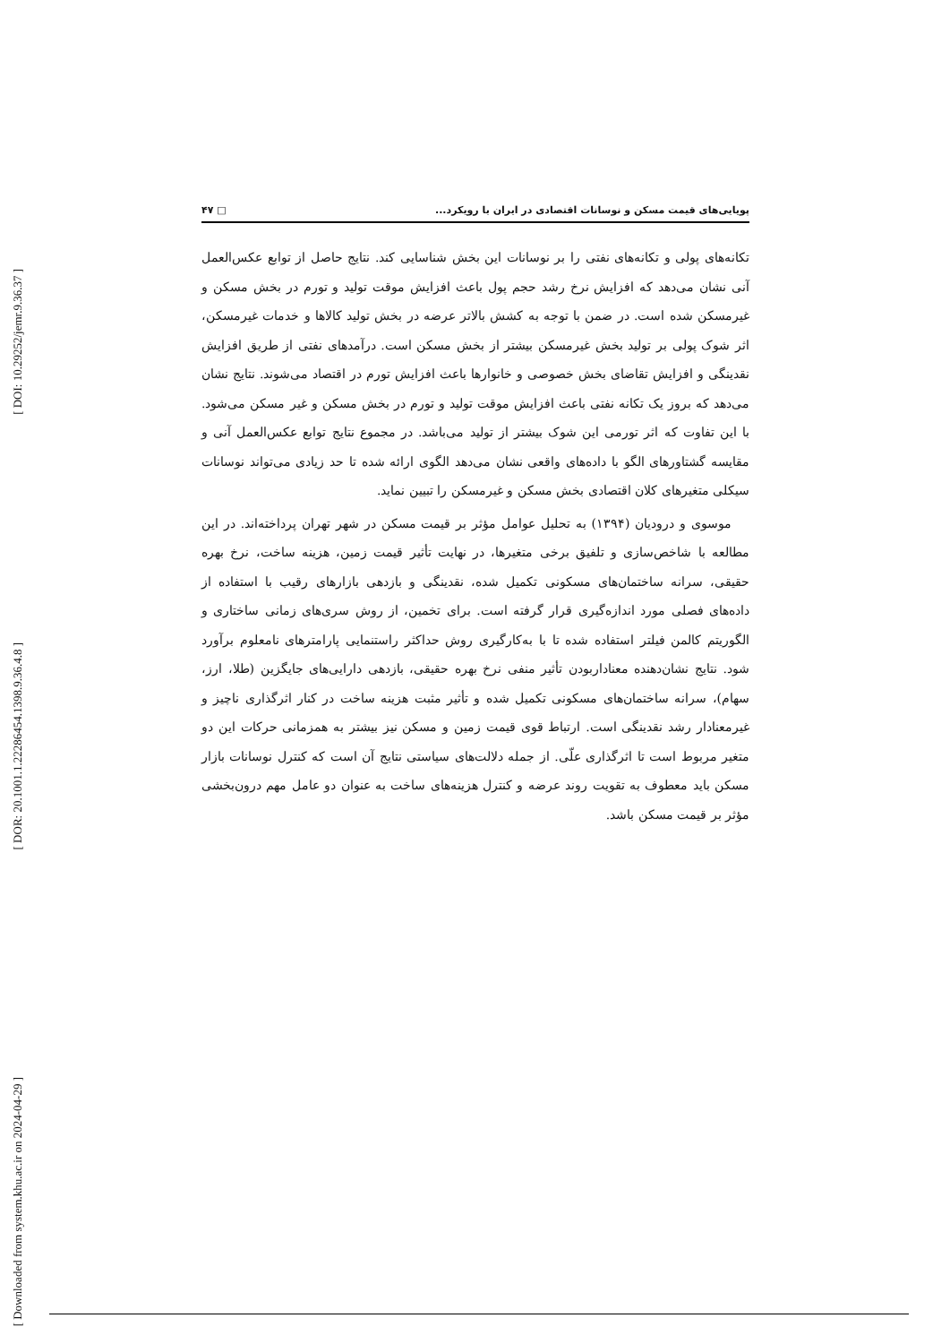[ DOI: 10.29252/jemr.9.36.37 ]
[ DOR: 20.1001.1.22286454.1398.9.36.4.8 ]
[ Downloaded from system.khu.ac.ir on 2024-04-29 ]
پویایی‌های قیمت مسکن و نوسانات اقتصادی در ایران با رویکرد... □ ۴۷
تکانه‌های پولی و تکانه‌های نفتی را بر نوسانات این بخش شناسایی کند. نتایج حاصل از توابع عکس‌العمل آنی نشان می‌دهد که افزایش نرخ رشد حجم پول باعث افزایش موقت تولید و تورم در بخش مسکن و غیرمسکن شده است. در ضمن با توجه به کشش بالاتر عرضه در بخش تولید کالاها و خدمات غیرمسکن، اثر شوک پولی بر تولید بخش غیرمسکن بیشتر از بخش مسکن است. درآمدهای نفتی از طریق افزایش نقدینگی و افزایش تقاضای بخش خصوصی و خانوارها باعث افزایش تورم در اقتصاد می‌شوند. نتایج نشان می‌دهد که بروز یک تکانه نفتی باعث افزایش موقت تولید و تورم در بخش مسکن و غیر مسکن می‌شود. با این تفاوت که اثر تورمی این شوک بیشتر از تولید می‌باشد. در مجموع نتایج توابع عکس‌العمل آنی و مقایسه گشتاورهای الگو با داده‌های واقعی نشان می‌دهد الگوی ارائه شده تا حد زیادی می‌تواند نوسانات سیکلی متغیرهای کلان اقتصادی بخش مسکن و غیرمسکن را تبیین نماید.
موسوی و درودیان (۱۳۹۴) به تحلیل عوامل مؤثر بر قیمت مسکن در شهر تهران پرداخته‌اند. در این مطالعه با شاخص‌سازی و تلفیق برخی متغیرها، در نهایت تأثیر قیمت زمین، هزینه ساخت، نرخ بهره حقیقی، سرانه ساختمان‌های مسکونی تکمیل شده، نقدینگی و بازدهی بازارهای رقیب با استفاده از داده‌های فصلی مورد اندازه‌گیری قرار گرفته است. برای تخمین، از روش سری‌های زمانی ساختاری و الگوریتم کالمن فیلتر استفاده شده تا با به‌کارگیری روش حداکثر راستنمایی پارامترهای نامعلوم برآورد شود. نتایج نشان‌دهنده معناداربودن تأثیر منفی نرخ بهره حقیقی، بازدهی دارایی‌های جایگزین (طلا، ارز، سهام)، سرانه ساختمان‌های مسکونی تکمیل شده و تأثیر مثبت هزینه ساخت در کنار اثرگذاری ناچیز و غیرمعنادار رشد نقدینگی است. ارتباط قوی قیمت زمین و مسکن نیز بیشتر به همزمانی حرکات این دو متغیر مربوط است تا اثرگذاری علّی. از جمله دلالت‌های سیاستی نتایج آن است که کنترل نوسانات بازار مسکن باید معطوف به تقویت روند عرضه و کنترل هزینه‌های ساخت به عنوان دو عامل مهم درون‌بخشی مؤثر بر قیمت مسکن باشد.